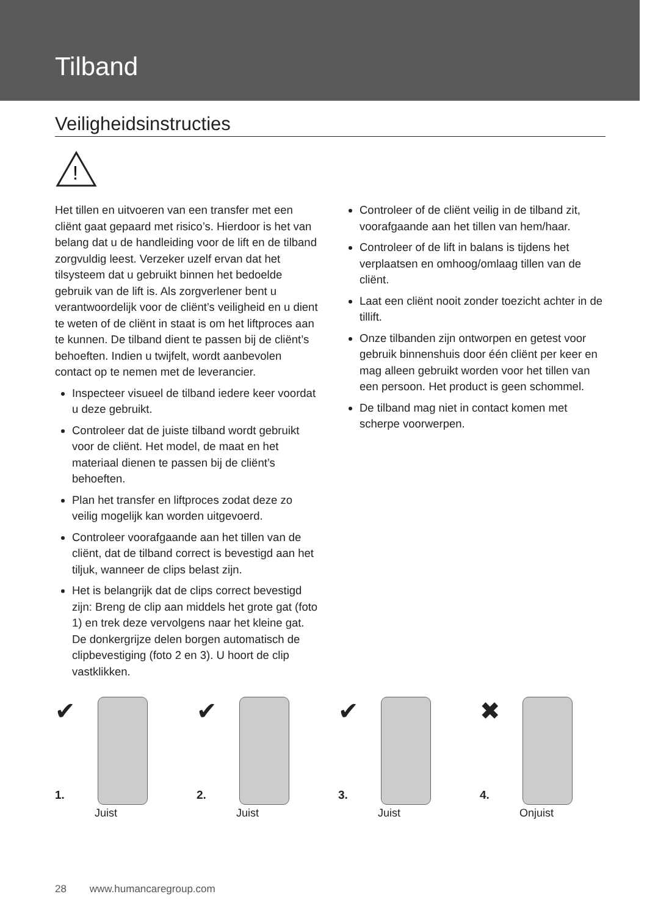Tilband
Veiligheidsinstructies
!
Het tillen en uitvoeren van een transfer met een cliënt gaat gepaard met risico’s. Hierdoor is het van belang dat u de handleiding voor de lift en de tilband zorgvuldig leest. Verzeker uzelf ervan dat het tilsysteem dat u gebruikt binnen het bedoelde gebruik van de lift is. Als zorgverlener bent u verantwoordelijk voor de cliënt’s veiligheid en u dient te weten of de cliënt in staat is om het liftproces aan te kunnen. De tilband dient te passen bij de cliënt’s behoeften. Indien u twijfelt, wordt aanbevolen contact op te nemen met de leverancier.
Inspecteer visueel de tilband iedere keer voordat u deze gebruikt.
Controleer dat de juiste tilband wordt gebruikt voor de cliënt. Het model, de maat en het materiaal dienen te passen bij de cliënt’s behoeften.
Plan het transfer en liftproces zodat deze zo veilig mogelijk kan worden uitgevoerd.
Controleer voorafgaande aan het tillen van de cliënt, dat de tilband correct is bevestigd aan het tiljuk, wanneer de clips belast zijn.
Het is belangrijk dat de clips correct bevestigd zijn: Breng de clip aan middels het grote gat (foto 1) en trek deze vervolgens naar het kleine gat. De donkergrijze delen borgen automatisch de clipbevestiging (foto 2 en 3). U hoort de clip vastklikken.
Controleer of de cliënt veilig in de tilband zit, voorafgaande aan het tillen van hem/haar.
Controleer of de lift in balans is tijdens het verplaatsen en omhoog/omlaag tillen van de cliënt.
Laat een cliënt nooit zonder toezicht achter in de tillift.
Onze tilbanden zijn ontworpen en getest voor gebruik binnenshuis door één cliënt per keer en mag alleen gebruikt worden voor het tillen van een persoon. Het product is geen schommel.
De tilband mag niet in contact komen met scherpe voorwerpen.
✔
1.
Juist
✔
2.
Juist
✔
3.
Juist
✖
4.
Onjuist
28 www.humancaregroup.com